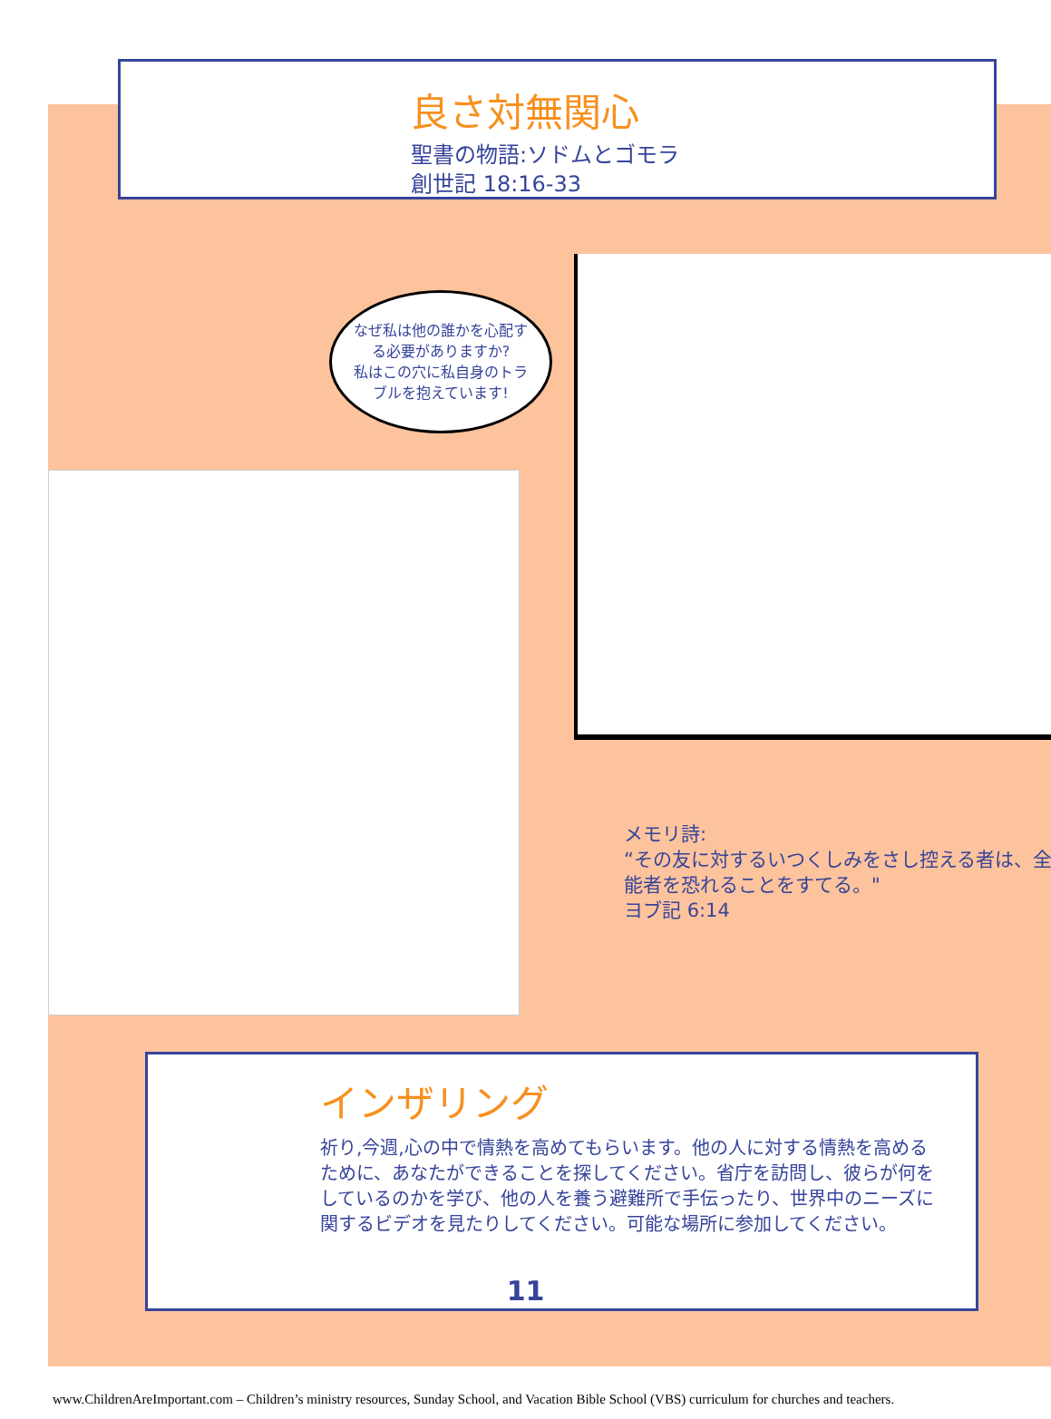良さ対無関心
聖書の物語:ソドムとゴモラ
創世記 18:16-33
なぜ私は他の誰かを心配する必要がありますか?
私はこの穴に私自身のトラブルを抱えています!
メモリ詩:
“その友に対するいつくしみをさし控える者は、全能者を恐れることをすてる。"
ヨブ記 6:14
インザリング
祈り,今週,心の中で情熱を高めてもらいます。他の人に対する情熱を高めるために、あなたができることを探してください。省庁を訪問し、彼らが何をしているのかを学び、他の人を養う避難所で手伝ったり、世界中のニーズに関するビデオを見たりしてください。可能な場所に参加してください。
11
www.ChildrenAreImportant.com – Children’s ministry resources, Sunday School, and Vacation Bible School (VBS) curriculum for churches and teachers.